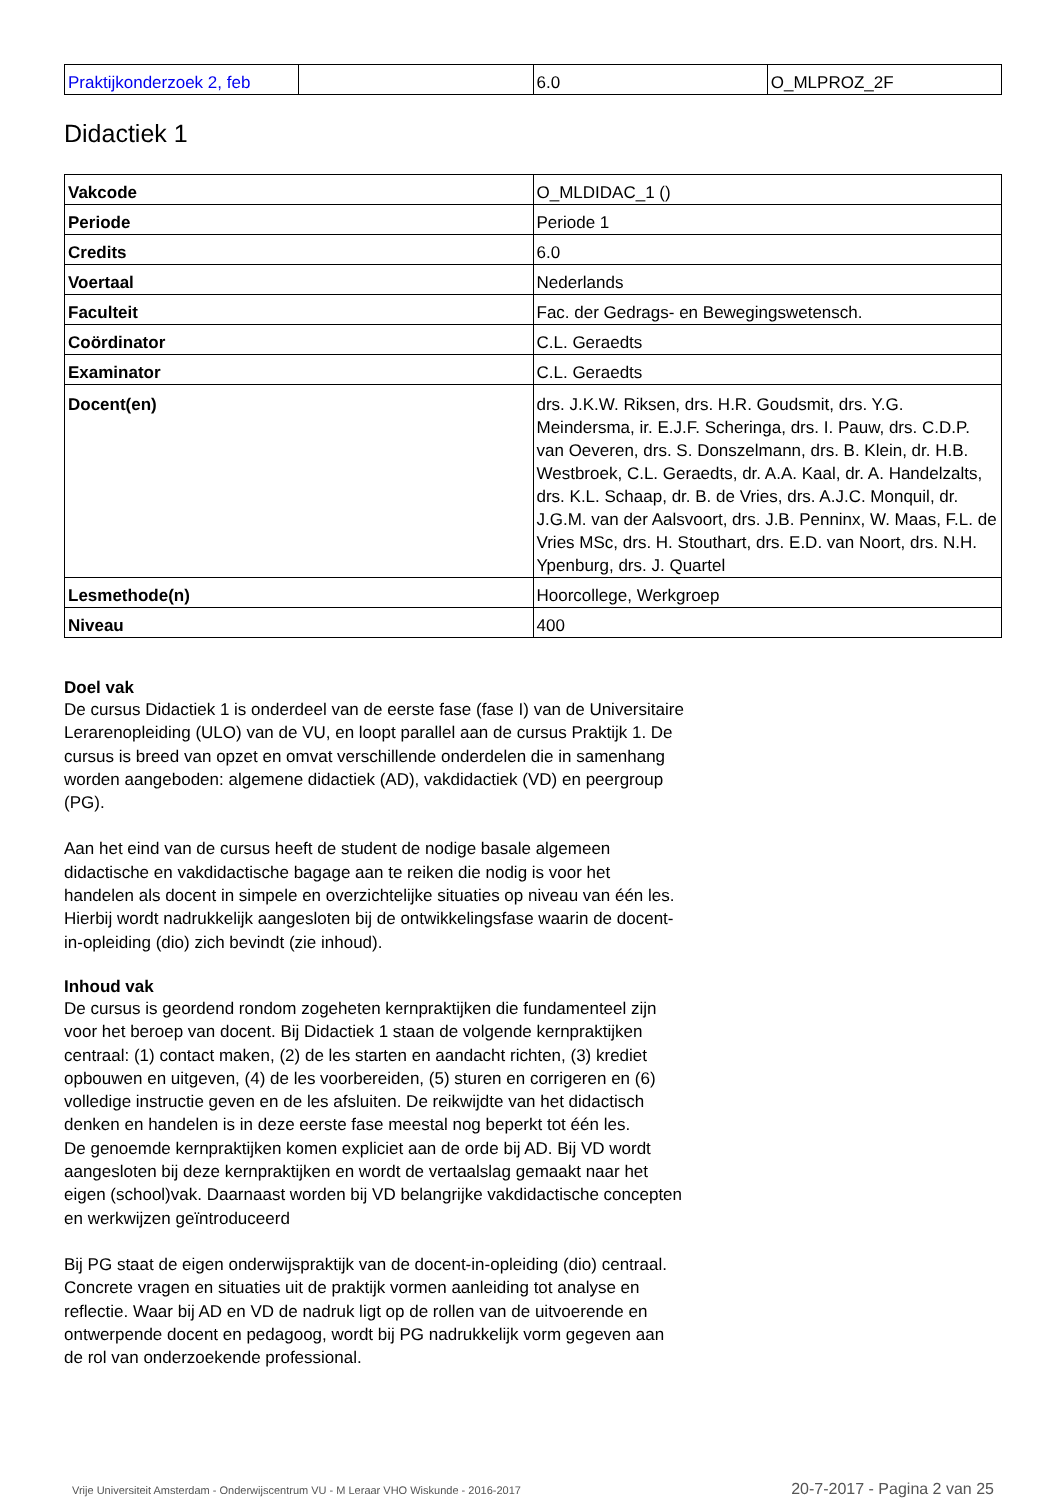| Praktijkonderzoek 2, feb | | 6.0 | O_MLPROZ_2F |
Didactiek 1
| Vakcode | O_MLDIDAC_1 () |
| Periode | Periode 1 |
| Credits | 6.0 |
| Voertaal | Nederlands |
| Faculteit | Fac. der Gedrags- en Bewegingswetensch. |
| Coördinator | C.L. Geraedts |
| Examinator | C.L. Geraedts |
| Docent(en) | drs. J.K.W. Riksen, drs. H.R. Goudsmit, drs. Y.G. Meindersma, ir. E.J.F. Scheringa, drs. I. Pauw, drs. C.D.P. van Oeveren, drs. S. Donszelmann, drs. B. Klein, dr. H.B. Westbroek, C.L. Geraedts, dr. A.A. Kaal, dr. A. Handelzalts, drs. K.L. Schaap, dr. B. de Vries, drs. A.J.C. Monquil, dr. J.G.M. van der Aalsvoort, drs. J.B. Penninx, W. Maas, F.L. de Vries MSc, drs. H. Stouthart, drs. E.D. van Noort, drs. N.H. Ypenburg, drs. J. Quartel |
| Lesmethode(n) | Hoorcollege, Werkgroep |
| Niveau | 400 |
Doel vak
De cursus Didactiek 1 is onderdeel van de eerste fase (fase I) van de Universitaire Lerarenopleiding (ULO) van de VU, en loopt parallel aan de cursus Praktijk 1. De cursus is breed van opzet en omvat verschillende onderdelen die in samenhang worden aangeboden: algemene didactiek (AD), vakdidactiek (VD) en peergroup (PG).
Aan het eind van de cursus heeft de student de nodige basale algemeen didactische en vakdidactische bagage aan te reiken die nodig is voor het handelen als docent in simpele en overzichtelijke situaties op niveau van één les. Hierbij wordt nadrukkelijk aangesloten bij de ontwikkelingsfase waarin de docent-in-opleiding (dio) zich bevindt (zie inhoud).
Inhoud vak
De cursus is geordend rondom zogeheten kernpraktijken die fundamenteel zijn voor het beroep van docent. Bij Didactiek 1 staan de volgende kernpraktijken centraal: (1) contact maken, (2) de les starten en aandacht richten, (3) krediet opbouwen en uitgeven, (4) de les voorbereiden, (5) sturen en corrigeren en (6) volledige instructie geven en de les afsluiten. De reikwijdte van het didactisch denken en handelen is in deze eerste fase meestal nog beperkt tot één les.
De genoemde kernpraktijken komen expliciet aan de orde bij AD. Bij VD wordt aangesloten bij deze kernpraktijken en wordt de vertaalslag gemaakt naar het eigen (school)vak. Daarnaast worden bij VD belangrijke vakdidactische concepten en werkwijzen geïntroduceerd
Bij PG staat de eigen onderwijspraktijk van de docent-in-opleiding (dio) centraal. Concrete vragen en situaties uit de praktijk vormen aanleiding tot analyse en reflectie. Waar bij AD en VD de nadruk ligt op de rollen van de uitvoerende en ontwerpende docent en pedagoog, wordt bij PG nadrukkelijk vorm gegeven aan de rol van onderzoekende professional.
Vrije Universiteit Amsterdam - Onderwijscentrum VU - M Leraar VHO Wiskunde - 2016-2017 20-7-2017 - Pagina 2 van 25